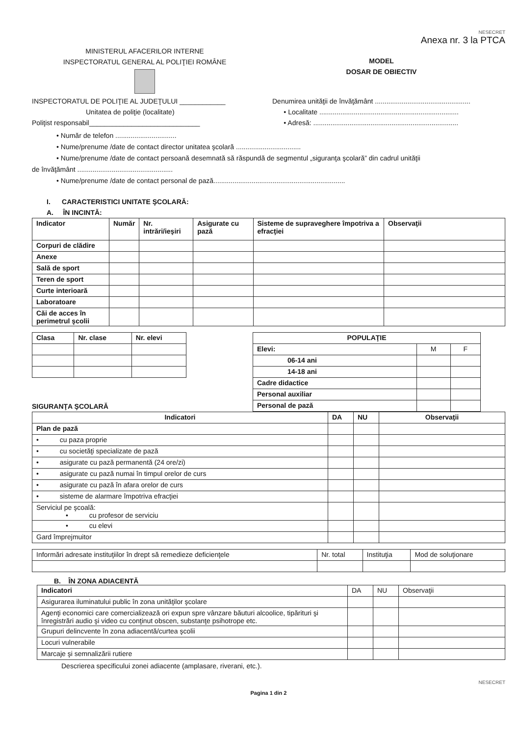NESECRET
Anexa nr. 3 la PTCA
MINISTERUL AFACERILOR INTERNE
INSPECTORATUL GENERAL AL POLIŢIEI ROMÂNE
MODEL
DOSAR DE OBIECTIV
INSPECTORATUL DE POLIŢIE AL JUDEŢULUI ____________
Unitatea de poliţie (localitate)
Poliţist responsabil_____________________________
Denumirea unităţii de învăţământ ..................................................
• Localitate .........................................................................
• Adresă: ............................................................................
• Număr de telefon ................................
• Nume/prenume /date de contact director unitatea şcolară ..................................
• Nume/prenume /date de contact persoană desemnată să răspundă de segmentul „siguranţa şcolară” din cadrul unităţii
de învăţământ ..................................................
• Nume/prenume /date de contact personal de pază.....................................................................
I. CARACTERISTICI UNITATE ŞCOLARĂ:
A. ÎN INCINTĂ:
| Indicator | Număr | Nr. intrări/ieşiri | Asigurate cu pază | Sisteme de supraveghere împotriva a efracţiei | Observaţii |
| --- | --- | --- | --- | --- | --- |
| Corpuri de clădire | | | | | |
| Anexe | | | | | |
| Sală de sport | | | | | |
| Teren de sport | | | | | |
| Curte interioară | | | | | |
| Laboratoare | | | | | |
| Căi de acces în perimetrul şcolii | | | | | |
| Clasa | Nr. clase | Nr. elevi |
| --- | --- | --- |
SIGURANŢA ŞCOLARĂ
| POPULAŢIE | | |
| --- | --- | --- |
| Elevi: | M | F |
| 06-14 ani | | |
| 14-18 ani | | |
| Cadre didactice | | |
| Personal auxiliar | | |
| Personal de pază | | |
| Indicatori | DA | NU | Observaţii |
| --- | --- | --- | --- |
| Plan de pază | | | |
| • cu paza proprie | | | |
| • cu societăţi specializate de pază | | | |
| • asigurate cu pază permanentă (24 ore/zi) | | | |
| • asigurate cu pază numai în timpul orelor de curs | | | |
| • asigurate cu pază în afara orelor de curs | | | |
| • sisteme de alarmare împotriva efracţiei | | | |
| Serviciul pe şcoală: • cu profesor de serviciu | | | |
| • cu elevi | | | |
| Gard împrejmuitor | | | |
| Informări adresate instituţiilor în drept să remedieze deficienţele | Nr. total | Instituţia | Mod de soluţionare |
B. ÎN ZONA ADIACENTĂ
| Indicatori | DA | NU | Observaţii |
| Asigurarea iluminatului public în zona unităţilor şcolare | | | |
| Agenţi economici care comercializează ori expun spre vânzare băuturi alcoolice, tipărituri şi înregistrări audio şi video cu conţinut obscen, substanţe psihotrope etc. | | | |
| Grupuri delincvente în zona adiacentă/curtea şcolii | | | |
| Locuri vulnerabile | | | |
| Marcaje şi semnalizării rutiere | | | |
Descrierea specificului zonei adiacente (amplasare, riverani, etc.).
NESECRET
Pagina 1 din 2